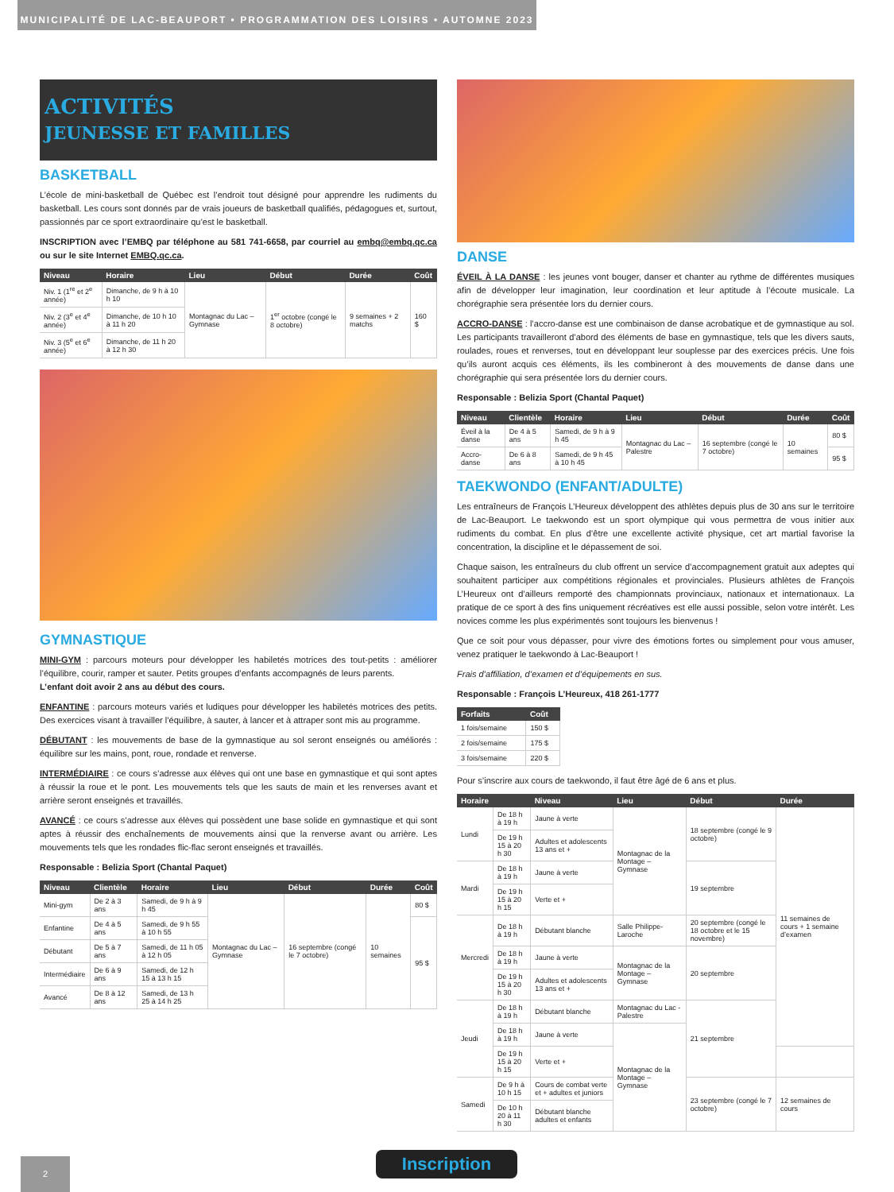MUNICIPALITÉ DE LAC-BEAUPORT • PROGRAMMATION DES LOISIRS • AUTOMNE 2023
ACTIVITÉS
JEUNESSE ET FAMILLES
BASKETBALL
L’école de mini-basketball de Québec est l’endroit tout désigné pour apprendre les rudiments du basketball. Les cours sont donnés par de vrais joueurs de basketball qualifiés, pédagogues et, surtout, passionnés par ce sport extraordinaire qu’est le basketball.
INSCRIPTION avec l’EMBQ par téléphone au 581 741-6658, par courriel au embq@embq.qc.ca ou sur le site Internet EMBQ.qc.ca.
| Niveau | Horaire | Lieu | Début | Durée | Coût |
| --- | --- | --- | --- | --- | --- |
| Niv. 1 (1<sup>re</sup> et 2<sup>e</sup> année) | Dimanche, de 9 h à 10 h 10 | Montagnac du Lac – Gymnase | 1<sup>er</sup> octobre (congé le 8 octobre) | 9 semaines + 2 matchs | 160 $ |
| Niv. 2 (3<sup>e</sup> et 4<sup>e</sup> année) | Dimanche, de 10 h 10 à 11 h 20 | | | | |
| Niv. 3 (5<sup>e</sup> et 6<sup>e</sup> année) | Dimanche, de 11 h 20 à 12 h 30 | | | | |
GYMNASTIQUE
MINI-GYM : parcours moteurs pour développer les habiletés motrices des tout-petits : améliorer l’équilibre, courir, ramper et sauter. Petits groupes d’enfants accompagnés de leurs parents.
L’enfant doit avoir 2 ans au début des cours.
ENFANTINE : parcours moteurs variés et ludiques pour développer les habiletés motrices des petits. Des exercices visant à travailler l’équilibre, à sauter, à lancer et à attraper sont mis au programme.
DÉBUTANT : les mouvements de base de la gymnastique au sol seront enseignés ou améliorés : équilibre sur les mains, pont, roue, rondade et renverse.
INTERMÉDIAIRE : ce cours s’adresse aux élèves qui ont une base en gymnastique et qui sont aptes à réussir la roue et le pont. Les mouvements tels que les sauts de main et les renverses avant et arrière seront enseignés et travaillés.
AVANCÉ : ce cours s’adresse aux élèves qui possèdent une base solide en gymnastique et qui sont aptes à réussir des enchaînements de mouvements ainsi que la renverse avant ou arrière. Les mouvements tels que les rondades flic-flac seront enseignés et travaillés.
Responsable : Belizia Sport (Chantal Paquet)
| Niveau | Clientèle | Horaire | Lieu | Début | Durée | Coût |
| --- | --- | --- | --- | --- | --- | --- |
| Mini-gym | De 2 à 3 ans | Samedi, de 9 h à 9 h 45 | Montagnac du Lac – Gymnase | 16 septembre (congé le 7 octobre) | 10 semaines | 80 $ |
| Enfantine | De 4 à 5 ans | Samedi, de 9 h 55 à 10 h 55 | | | | 95 $ |
| Débutant | De 5 à 7 ans | Samedi, de 11 h 05 à 12 h 05 | | | | |
| Intermédiaire | De 6 à 9 ans | Samedi, de 12 h 15 à 13 h 15 | | | | |
| Avancé | De 8 à 12 ans | Samedi, de 13 h 25 à 14 h 25 | | | | |
DANSE
ÉVEIL À LA DANSE : les jeunes vont bouger, danser et chanter au rythme de différentes musiques afin de développer leur imagination, leur coordination et leur aptitude à l’écoute musicale. La chorégraphie sera présentée lors du dernier cours.
ACCRO-DANSE : l’accro-danse est une combinaison de danse acrobatique et de gymnastique au sol. Les participants travailleront d’abord des éléments de base en gymnastique, tels que les divers sauts, roulades, roues et renverses, tout en développant leur souplesse par des exercices précis. Une fois qu’ils auront acquis ces éléments, ils les combineront à des mouvements de danse dans une chorégraphie qui sera présentée lors du dernier cours.
Responsable : Belizia Sport (Chantal Paquet)
| Niveau | Clientèle | Horaire | Lieu | Début | Durée | Coût |
| --- | --- | --- | --- | --- | --- | --- |
| Éveil à la danse | De 4 à 5 ans | Samedi, de 9 h à 9 h 45 | Montagnac du Lac – Palestre | 16 septembre (congé le 7 octobre) | 10 semaines | 80 $ |
| Accro-danse | De 6 à 8 ans | Samedi, de 9 h 45 à 10 h 45 | | | | 95 $ |
TAEKWONDO (ENFANT/ADULTE)
Les entraîneurs de François L’Heureux développent des athlètes depuis plus de 30 ans sur le territoire de Lac-Beauport. Le taekwondo est un sport olympique qui vous permettra de vous initier aux rudiments du combat. En plus d’être une excellente activité physique, cet art martial favorise la concentration, la discipline et le dépassement de soi.
Chaque saison, les entraîneurs du club offrent un service d’accompagnement gratuit aux adeptes qui souhaitent participer aux compétitions régionales et provinciales. Plusieurs athlètes de François L’Heureux ont d’ailleurs remporté des championnats provinciaux, nationaux et internationaux. La pratique de ce sport à des fins uniquement récréatives est elle aussi possible, selon votre intérêt. Les novices comme les plus expérimentés sont toujours les bienvenus !
Que ce soit pour vous dépasser, pour vivre des émotions fortes ou simplement pour vous amuser, venez pratiquer le taekwondo à Lac-Beauport !
Frais d’affiliation, d’examen et d’équipements en sus.
Responsable : François L’Heureux, 418 261-1777
| Forfaits | Coût |
| --- | --- |
| 1 fois/semaine | 150 $ |
| 2 fois/semaine | 175 $ |
| 3 fois/semaine | 220 $ |
Pour s’inscrire aux cours de taekwondo, il faut être âgé de 6 ans et plus.
| Horaire | | Niveau | Lieu | Début | Durée |
| --- | --- | --- | --- | --- | --- |
| Lundi | De 18 h à 19 h | Jaune à verte | Montagnac de la Montage – Gymnase | 18 septembre (congé le 9 octobre) | 11 semaines de cours + 1 semaine d’examen |
| | De 19 h 15 à 20 h 30 | Adultes et adolescents 13 ans et + | | | |
| Mardi | De 18 h à 19 h | Jaune à verte | | 19 septembre | |
| | De 19 h 15 à 20 h 15 | Verte et + | | | |
| Mercredi | De 18 h à 19 h | Débutant blanche | Salle Philippe-Laroche | 20 septembre (congé le 18 octobre et le 15 novembre) | |
| | De 18 h à 19 h | Jaune à verte | Montagnac de la Montage – Gymnase | 20 septembre | |
| | De 19 h 15 à 20 h 30 | Adultes et adolescents 13 ans et + | | | |
| Jeudi | De 18 h à 19 h | Débutant blanche | Montagnac du Lac - Palestre | 21 septembre | |
| | De 18 h à 19 h | Jaune à verte | Montagnac de la Montage – Gymnase | | |
| | De 19 h 15 à 20 h 15 | Verte et + | | | |
| Samedi | De 9 h à 10 h 15 | Cours de combat verte et + adultes et juniors | | 23 septembre (congé le 7 octobre) | 12 semaines de cours |
| | De 10 h 20 à 11 h 30 | Débutant blanche adultes et enfants | | | |
2 Inscription